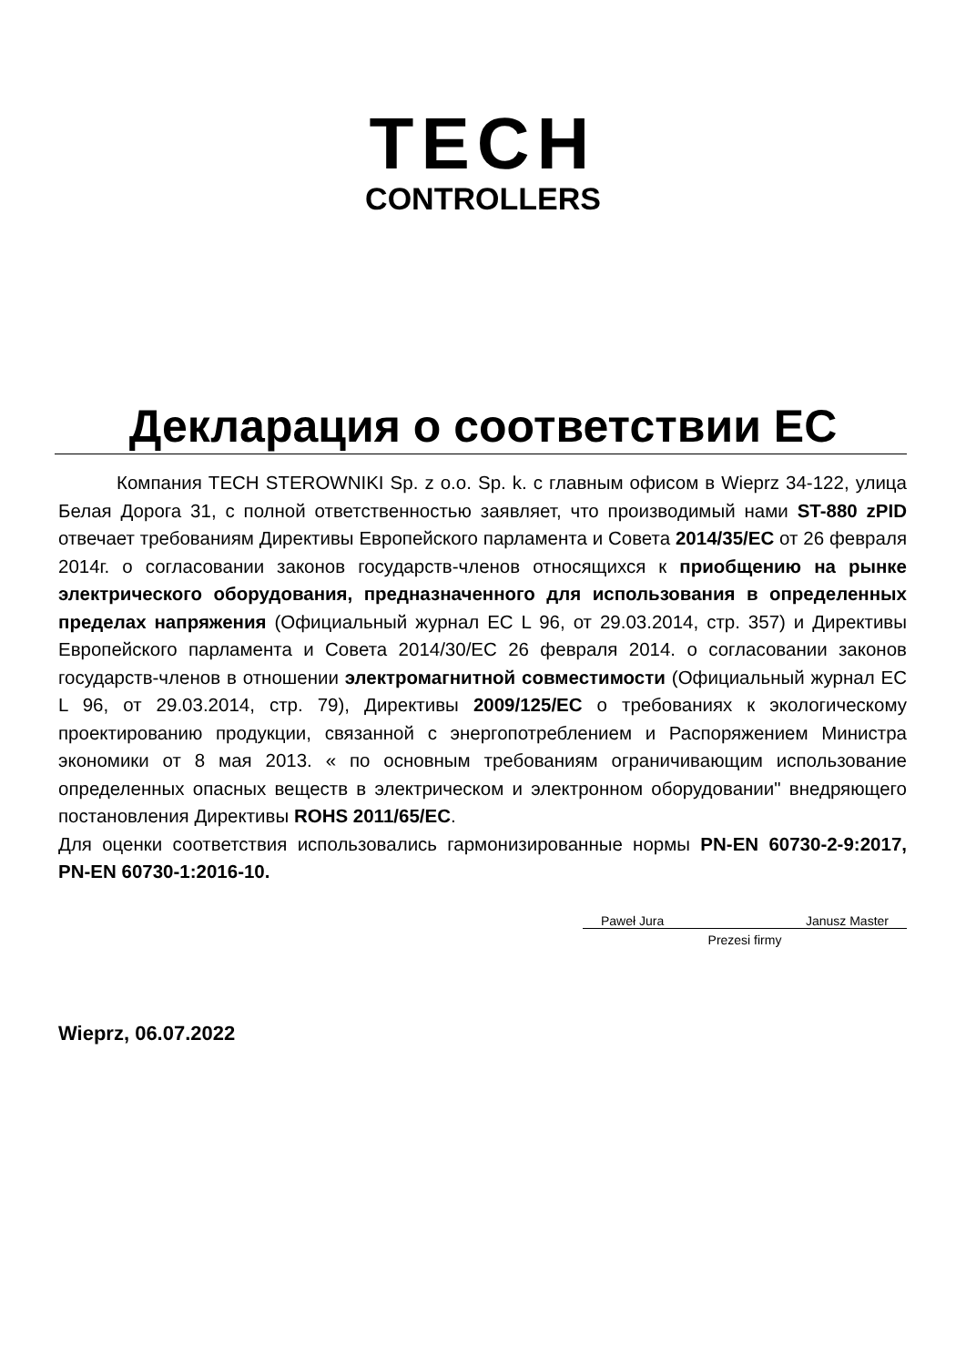TECH
CONTROLLERS
Декларация о соответствии ЕС
Компания TECH STEROWNIKI Sp. z o.o. Sp. k. с главным офисом в Wieprz 34-122, улица Белая Дорога 31, с полной ответственностью заявляет, что производимый нами ST-880 zPID отвечает требованиям Директивы Европейского парламента и Совета 2014/35/ЕС от 26 февраля 2014г. о согласовании законов государств-членов относящихся к приобщению на рынке электрического оборудования, предназначенного для использования в определенных пределах напряжения (Официальный журнал ЕС L 96, от 29.03.2014, стр. 357) и Директивы Европейского парламента и Совета 2014/30/ЕС 26 февраля 2014. о согласовании законов государств-членов в отношении электромагнитной совместимости (Официальный журнал ЕС L 96, от 29.03.2014, стр. 79), Директивы 2009/125/ЕС о требованиях к экологическому проектированию продукции, связанной с энергопотреблением и Распоряжением Министра экономики от 8 мая 2013. « по основным требованиям ограничивающим использование определенных опасных веществ в электрическом и электронном оборудовании" внедряющего постановления Директивы ROHS 2011/65/ЕС.
Для оценки соответствия использовались гармонизированные нормы PN-EN 60730-2-9:2017, PN-EN 60730-1:2016-10.
Paweł Jura Janusz Master
Prezesi firmy
Wieprz, 06.07.2022